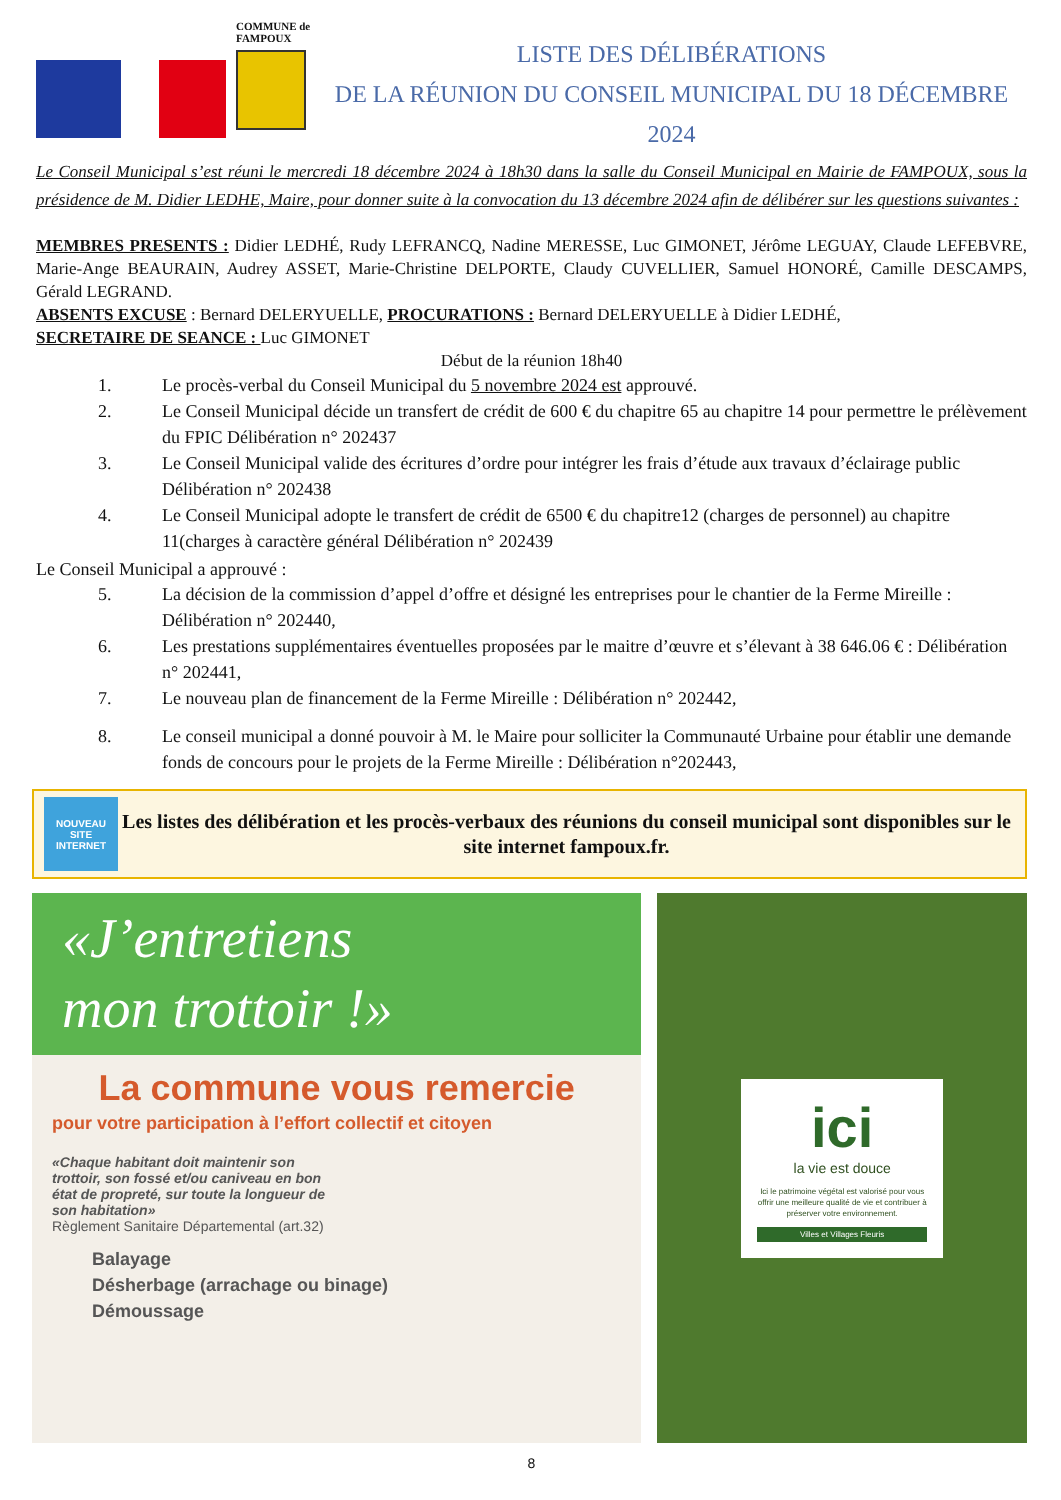COMMUNE de FAMPOUX
LISTE DES DÉLIBÉRATIONS
DE LA RÉUNION DU CONSEIL MUNICIPAL DU 18 DÉCEMBRE 2024
Le Conseil Municipal s’est réuni le mercredi 18 décembre 2024 à 18h30 dans la salle du Conseil Municipal en Mairie de FAMPOUX, sous la présidence de M. Didier LEDHE, Maire, pour donner suite à la convocation du 13 décembre 2024 afin de délibérer sur les questions suivantes :
MEMBRES PRESENTS : Didier LEDHÉ, Rudy LEFRANCQ, Nadine MERESSE, Luc GIMONET, Jérôme LEGUAY, Claude LEFEBVRE, Marie-Ange BEAURAIN, Audrey ASSET, Marie-Christine DELPORTE, Claudy CUVELLIER, Samuel HONORÉ, Camille DESCAMPS, Gérald LEGRAND.
ABSENTS EXCUSE : Bernard DELERYUELLE, PROCURATIONS : Bernard DELERYUELLE à Didier LEDHÉ,
SECRETAIRE DE SEANCE : Luc GIMONET
Début de la réunion 18h40
1. Le procès-verbal du Conseil Municipal du 5 novembre 2024 est approuvé.
2. Le Conseil Municipal décide un transfert de crédit de 600 € du chapitre 65 au chapitre 14 pour permettre le prélèvement du FPIC Délibération n° 202437
3. Le Conseil Municipal valide des écritures d’ordre pour intégrer les frais d’étude aux travaux d’éclairage public Délibération n° 202438
4. Le Conseil Municipal adopte le transfert de crédit de 6500 € du chapitre12 (charges de personnel) au chapitre 11(charges à caractère général Délibération n° 202439
Le Conseil Municipal a approuvé :
5. La décision de la commission d’appel d’offre et désigné les entreprises pour le chantier de la Ferme Mireille : Délibération n° 202440,
6. Les prestations supplémentaires éventuelles proposées par le maitre d’œuvre et s’élevant à 38 646.06 € : Délibération n° 202441,
7. Le nouveau plan de financement de la Ferme Mireille : Délibération n° 202442,
8. Le conseil municipal a donné pouvoir à M. le Maire pour solliciter la Communauté Urbaine pour établir une demande fonds de concours pour le projets de la Ferme Mireille : Délibération n°202443,
NOUVEAU
SITE INTERNET
Les listes des délibération et les procès-verbaux des réunions du conseil municipal sont disponibles sur le site internet fampoux.fr.
«J’entretiens
mon trottoir !»
La commune vous remercie
pour votre participation à l’effort collectif et citoyen
«Chaque habitant doit maintenir son trottoir, son fossé et/ou caniveau en bon état de propreté, sur toute la longueur de son habitation»
Règlement Sanitaire Départemental (art.32)
Balayage
Désherbage (arrachage ou binage)
Démoussage
ici
la vie est douce
Ici le patrimoine végétal est valorisé pour vous offrir une meilleure qualité de vie et contribuer à préserver votre environnement.
Villes et Villages Fleuris
8